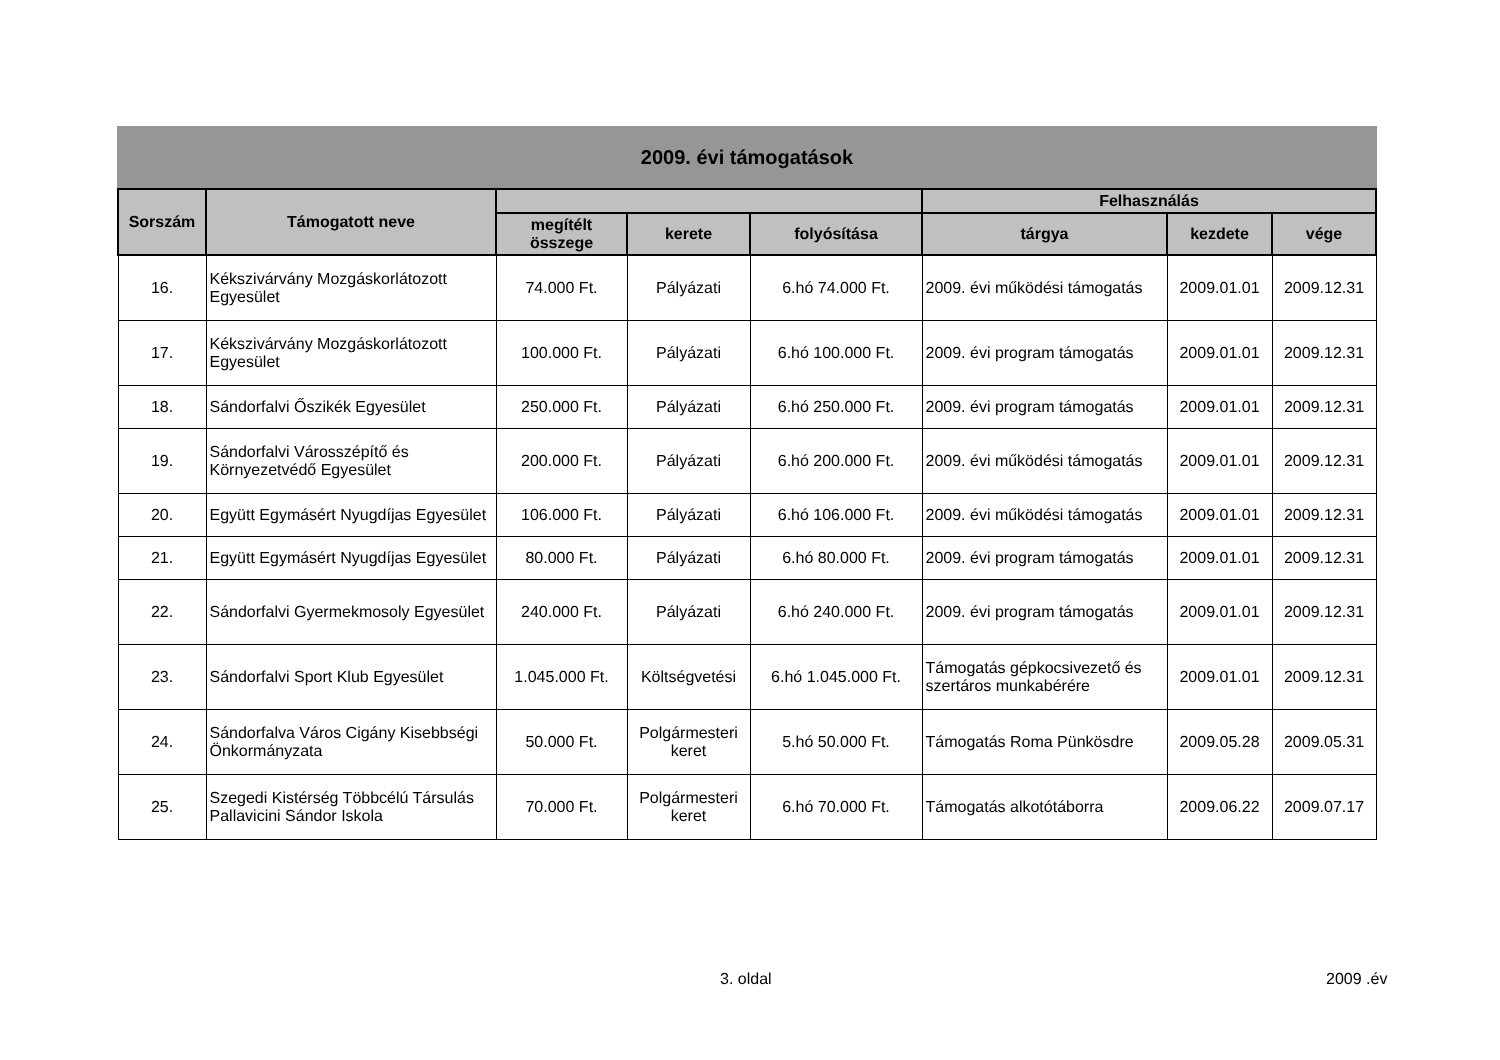2009. évi támogatások
| Sorszám | Támogatott neve | | | | Felhasználás | | |
| --- | --- | --- | --- | --- | --- | --- | --- |
| | | megítélt összege | kerete | folyósítása | tárgya | kezdete | vége |
| 16. | Kékszivárvány Mozgáskorlátozott Egyesület | 74.000 Ft. | Pályázati | 6.hó 74.000 Ft. | 2009. évi működési támogatás | 2009.01.01 | 2009.12.31 |
| 17. | Kékszivárvány Mozgáskorlátozott Egyesület | 100.000 Ft. | Pályázati | 6.hó 100.000 Ft. | 2009. évi program támogatás | 2009.01.01 | 2009.12.31 |
| 18. | Sándorfalvi Őszikék Egyesület | 250.000 Ft. | Pályázati | 6.hó 250.000 Ft. | 2009. évi program támogatás | 2009.01.01 | 2009.12.31 |
| 19. | Sándorfalvi Városszépítő és Környezetvédő Egyesület | 200.000 Ft. | Pályázati | 6.hó 200.000 Ft. | 2009. évi működési támogatás | 2009.01.01 | 2009.12.31 |
| 20. | Együtt Egymásért Nyugdíjas Egyesület | 106.000 Ft. | Pályázati | 6.hó 106.000 Ft. | 2009. évi működési támogatás | 2009.01.01 | 2009.12.31 |
| 21. | Együtt Egymásért Nyugdíjas Egyesület | 80.000 Ft. | Pályázati | 6.hó 80.000 Ft. | 2009. évi program támogatás | 2009.01.01 | 2009.12.31 |
| 22. | Sándorfalvi Gyermekmosoly Egyesület | 240.000 Ft. | Pályázati | 6.hó 240.000 Ft. | 2009. évi program támogatás | 2009.01.01 | 2009.12.31 |
| 23. | Sándorfalvi Sport Klub Egyesület | 1.045.000 Ft. | Költségvetési | 6.hó 1.045.000 Ft. | Támogatás gépkocsivezető és szertáros munkabérére | 2009.01.01 | 2009.12.31 |
| 24. | Sándorfalva Város Cigány Kisebbségi Önkormányzata | 50.000 Ft. | Polgármesteri keret | 5.hó 50.000 Ft. | Támogatás Roma Pünkösdre | 2009.05.28 | 2009.05.31 |
| 25. | Szegedi Kistérség Többcélú Társulás Pallavicini Sándor Iskola | 70.000 Ft. | Polgármesteri keret | 6.hó 70.000 Ft. | Támogatás alkotótáborra | 2009.06.22 | 2009.07.17 |
3. oldal 2009 .év